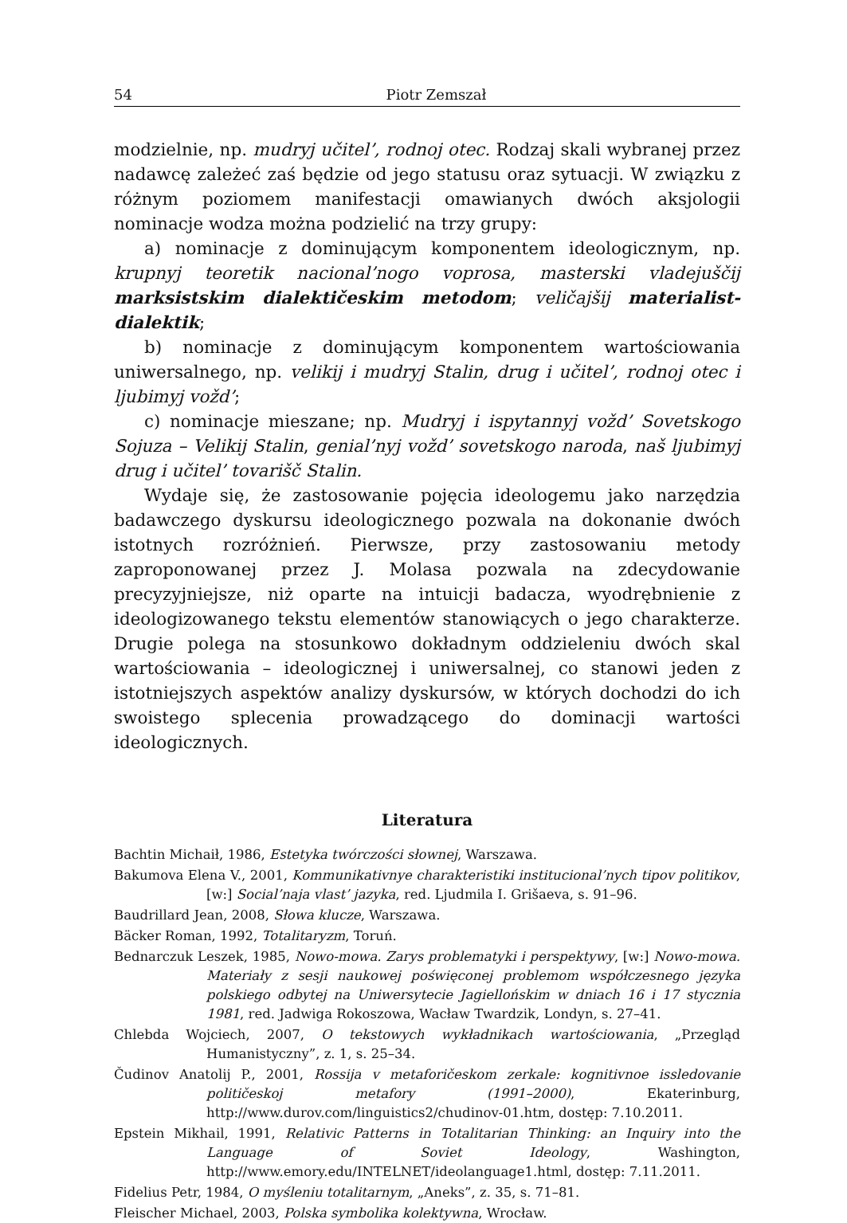54 Piotr Zemszał
modzielnie, np. mudryj učitel’, rodnoj otec. Rodzaj skali wybranej przez nadawcę zależeć zaś będzie od jego statusu oraz sytuacji. W związku z różnym poziomem manifestacji omawianych dwóch aksjologii nominacje wodza można podzielić na trzy grupy:
a) nominacje z dominującym komponentem ideologicznym, np. krupnyj teoretik nacional’nogo voprosa, masterski vladejuščij marksistskim dialektičeskim metodom; veličajšij materialist-dialektik;
b) nominacje z dominującym komponentem wartościowania uniwersalnego, np. velikij i mudryj Stalin, drug i učitel’, rodnoj otec i ljubimyj vožd’;
c) nominacje mieszane; np. Mudryj i ispytannyj vožd’ Sovetskogo Sojuza – Velikij Stalin, genial’nyj vožd’ sovetskogo naroda, naš ljubimyj drug i učitel’ tovarišč Stalin.
Wydaje się, że zastosowanie pojęcia ideologemu jako narzędzia badawczego dyskursu ideologicznego pozwala na dokonanie dwóch istotnych rozróżnień. Pierwsze, przy zastosowaniu metody zaproponowanej przez J. Molasa pozwala na zdecydowanie precyzyjniejsze, niż oparte na intuicji badacza, wyodrębnienie z ideologizowanego tekstu elementów stanowiących o jego charakterze. Drugie polega na stosunkowo dokładnym oddzieleniu dwóch skal wartościowania – ideologicznej i uniwersalnej, co stanowi jeden z istotniejszych aspektów analizy dyskursów, w których dochodzi do ich swoistego splecenia prowadzącego do dominacji wartości ideologicznych.
Literatura
Bachtin Michaił, 1986, Estetyka twórczości słownej, Warszawa.
Bakumova Elena V., 2001, Kommunikativnye charakteristiki institucional’nych tipov politikov, [w:] Social’naja vlast’ jazyka, red. Ljudmila I. Grišaeva, s. 91–96.
Baudrillard Jean, 2008, Słowa klucze, Warszawa.
Bäcker Roman, 1992, Totalitaryzm, Toruń.
Bednarczuk Leszek, 1985, Nowo-mowa. Zarys problematyki i perspektywy, [w:] Nowo-mowa. Materiały z sesji naukowej poświęconej problemom współczesnego języka polskiego odbytej na Uniwersytecie Jagiellońskim w dniach 16 i 17 stycznia 1981, red. Jadwiga Rokoszowa, Wacław Twardzik, Londyn, s. 27–41.
Chlebda Wojciech, 2007, O tekstowych wykładnikach wartościowania, „Przegląd Humanistyczny”, z. 1, s. 25–34.
Čudinov Anatolij P., 2001, Rossija v metaforičeskom zerkale: kognitivnoe issledovanie političeskoj metafory (1991–2000), Ekaterinburg, http://www.durov.com/linguistics2/chudinov-01.htm, dostęp: 7.10.2011.
Epstein Mikhail, 1991, Relativic Patterns in Totalitarian Thinking: an Inquiry into the Language of Soviet Ideology, Washington, http://www.emory.edu/INTELNET/ideolanguage1.html, dostęp: 7.11.2011.
Fidelius Petr, 1984, O myśleniu totalitarnym, „Aneks”, z. 35, s. 71–81.
Fleischer Michael, 2003, Polska symbolika kolektywna, Wrocław.